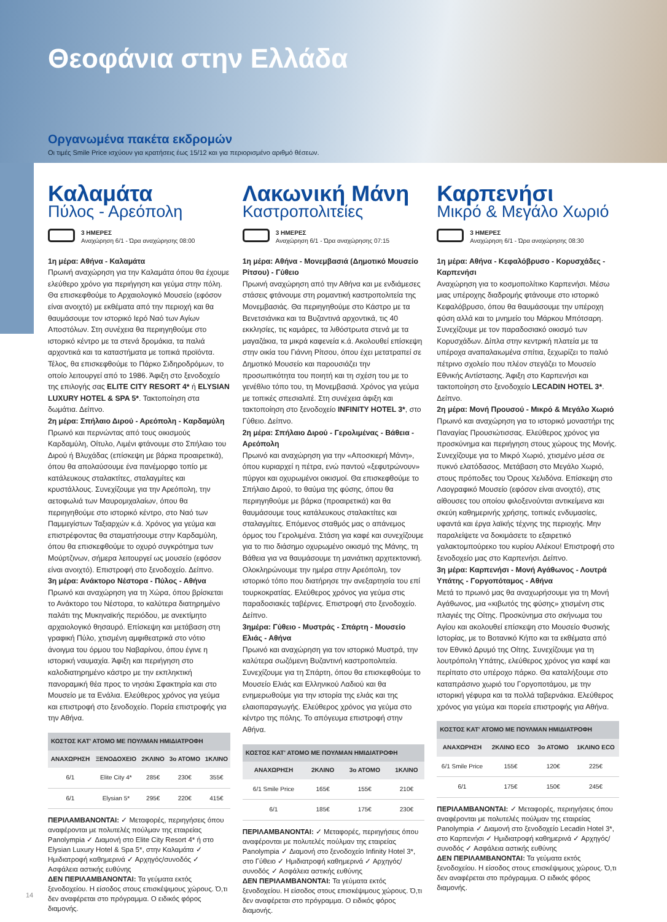Θεοφάνια στην Ελλάδα
Οργανωμένα πακέτα εκδρομών
Οι τιμές Smile Price ισχύουν για κρατήσεις έως 15/12 και για περιορισμένο αριθμό θέσεων.
Καλαμάτα
Πύλος - Αρεόπολη
3 ΗΜΕΡΕΣ
Αναχώρηση 6/1 - Ώρα αναχώρησης 08:00
1η μέρα: Αθήνα - Καλαμάτα
Πρωινή αναχώρηση για την Καλαμάτα όπου θα έχουμε ελεύθερο χρόνο για περιήγηση και γεύμα στην πόλη. Θα επισκεφθούμε το Αρχαιολογικό Μουσείο (εφόσον είναι ανοιχτό) με εκθέματα από την περιοχή και θα θαυμάσουμε τον ιστορικό Ιερό Ναό των Αγίων Αποστόλων. Στη συνέχεια θα περιηγηθούμε στο ιστορικό κέντρο με τα στενά δρομάκια, τα παλιά αρχοντικά και τα καταστήματα με τοπικά προϊόντα. Τέλος, θα επισκεφθούμε το Πάρκο Σιδηροδρόμων, το οποίο λειτουργεί από το 1986. Άφιξη στο ξενοδοχείο της επιλογής σας ELITE CITY RESORT 4* ή ELYSIAN LUXURY HOTEL & SPA 5*. Τακτοποίηση στα δωμάτια. Δείπνο.
2η μέρα: Σπήλαιο Διρού - Αρεόπολη - Καρδαμύλη
Πρωινό και περνώντας από τους οικισμούς Καρδαμύλη, Οίτυλο, Λιμένι φτάνουμε στο Σπήλαιο του Διρού ή Βλυχάδας (επίσκεψη με βάρκα προαιρετικά), όπου θα απολαύσουμε ένα πανέμορφο τοπίο με κατάλευκους σταλακτίτες, σταλαγμίτες και κρυστάλλους. Συνεχίζουμε για την Αρεόπολη, την αετοφωλιά των Μαυρομιχαλαίων, όπου θα περιηγηθούμε στο ιστορικό κέντρο, στο Ναό των Παμμεγίστων Ταξιαρχών κ.ά. Χρόνος για γεύμα και επιστρέφοντας θα σταματήσουμε στην Καρδαμύλη, όπου θα επισκεφθούμε το οχυρό συγκρότημα των Μούρτζινων, σήμερα λειτουργεί ως μουσείο (εφόσον είναι ανοιχτό). Επιστροφή στο ξενοδοχείο. Δείπνο.
3η μέρα: Ανάκτορο Νέστορα - Πύλος - Αθήνα
Πρωινό και αναχώρηση για τη Χώρα, όπου βρίσκεται το Ανάκτορο του Νέστορα, το καλύτερα διατηρημένο παλάτι της Μυκηναϊκής περιόδου, με ανεκτίμητο αρχαιολογικό θησαυρό. Επίσκεψη και μετάβαση στη γραφική Πύλο, χτισμένη αμφιθεατρικά στο νότιο άνοιγμα του όρμου του Ναβαρίνου, όπου έγινε η ιστορική ναυμαχία. Άφιξη και περιήγηση στο καλοδιατηρημένο κάστρο με την εκπληκτική πανοραμική θέα προς το νησάκι Σφακτηρία και στο Μουσείο με τα Ενάλια. Ελεύθερος χρόνος για γεύμα και επιστροφή στο ξενοδοχείο. Πορεία επιστροφής για την Αθήνα.
| ΚΟΣΤΟΣ ΚΑΤ' ΑΤΟΜΟ ΜΕ ΠΟΥΛΜΑΝ ΗΜΙΔΙΑΤΡΟΦΗ | | | | |
| --- | --- | --- | --- | --- |
| ΑΝΑΧΩΡΗΣΗ | ΞΕΝΟΔΟΧΕΙΟ | 2ΚΛΙΝΟ | 3ο ΑΤΟΜΟ | 1ΚΛΙΝΟ |
| 6/1 | Elite City 4* | 285€ | 230€ | 355€ |
| 6/1 | Elysian 5* | 295€ | 220€ | 415€ |
ΠΕΡΙΛΑΜΒΑΝΟΝΤΑΙ: ✓ Μεταφορές, περιηγήσεις όπου αναφέρονται με πολυτελές πούλμαν της εταιρείας Panolympia ✓ Διαμονή στο Elite City Resort 4* ή στο Elysian Luxury Hotel & Spa 5*, στην Καλαμάτα ✓ Ημιδιατροφή καθημερινά ✓ Αρχηγός/συνοδός ✓ Ασφάλεια αστικής ευθύνης
ΔΕΝ ΠΕΡΙΛΑΜΒΑΝΟΝΤΑΙ: Τα γεύματα εκτός ξενοδοχείου. Η είσοδος στους επισκέψιμους χώρους. Ό,τι δεν αναφέρεται στο πρόγραμμα. Ο ειδικός φόρος διαμονής.
Λακωνική Μάνη
Καστροπολιτείες
3 ΗΜΕΡΕΣ
Αναχώρηση 6/1 - Ώρα αναχώρησης 07:15
1η μέρα: Αθήνα - Μονεμβασιά (Δημοτικό Μουσείο Ρίτσου) - Γύθειο
Πρωινή αναχώρηση από την Αθήνα και με ενδιάμεσες στάσεις φτάνουμε στη ρομαντική καστροπολιτεία της Μονεμβασιάς. Θα περιηγηθούμε στο Κάστρο με τα Βενετσιάνικα και τα Βυζαντινά αρχοντικά, τις 40 εκκλησίες, τις καμάρες, τα λιθόστρωτα στενά με τα μαγαζάκια, τα μικρά καφενεία κ.ά. Ακολουθεί επίσκεψη στην οικία του Γιάννη Ρίτσου, όπου έχει μετατραπεί σε Δημοτικό Μουσείο και παρουσιάζει την προσωπικότητα του ποιητή και τη σχέση του με το γενέθλιο τόπο του, τη Μονεμβασιά. Χρόνος για γεύμα με τοπικές σπεσιαλιτέ. Στη συνέχεια άφιξη και τακτοποίηση στο ξενοδοχείο INFINITY HOTEL 3*, στο Γύθειο. Δείπνο.
2η μέρα: Σπήλαιο Διρού - Γερολιμένας - Βάθεια - Αρεόπολη
Πρωινό και αναχώρηση για την «Αποσκιερή Μάνη», όπου κυριαρχεί η πέτρα, ενώ παντού «ξεφυτρώνουν» πύργοι και οχυρωμένοι οικισμοί. Θα επισκεφθούμε το Σπήλαιο Διρού, το θαύμα της φύσης, όπου θα περιηγηθούμε με βάρκα (προαιρετικά) και θα θαυμάσουμε τους κατάλευκους σταλακτίτες και σταλαγμίτες. Επόμενος σταθμός μας ο απάνεμος όρμος του Γερολιμένα. Στάση για καφέ και συνεχίζουμε για το πιο διάσημο οχυρωμένο οικισμό της Μάνης, τη Βάθεια για να θαυμάσουμε τη μανιάτικη αρχιτεκτονική. Ολοκληρώνουμε την ημέρα στην Αρεόπολη, τον ιστορικό τόπο που διατήρησε την ανεξαρτησία του επί τουρκοκρατίας. Ελεύθερος χρόνος για γεύμα στις παραδοσιακές ταβέρνες. Επιστροφή στο ξενοδοχείο. Δείπνο.
3ημέρα: Γύθειο - Μυστράς - Σπάρτη - Μουσείο Ελιάς - Αθήνα
Πρωινό και αναχώρηση για τον ιστορικό Μυστρά, την καλύτερα σωζόμενη Βυζαντινή καστροπολιτεία. Συνεχίζουμε για τη Σπάρτη, όπου θα επισκεφθούμε το Μουσείο Ελιάς και Ελληνικού Λαδιού και θα ενημερωθούμε για την ιστορία της ελιάς και της ελαιοπαραγωγής. Ελεύθερος χρόνος για γεύμα στο κέντρο της πόλης. Το απόγευμα επιστροφή στην Αθήνα.
| ΚΟΣΤΟΣ ΚΑΤ' ΑΤΟΜΟ ΜΕ ΠΟΥΛΜΑΝ ΗΜΙΔΙΑΤΡΟΦΗ | | | |
| --- | --- | --- | --- |
| ΑΝΑΧΩΡΗΣΗ | 2ΚΛΙΝΟ | 3ο ΑΤΟΜΟ | 1ΚΛΙΝΟ |
| 6/1 Smile Price | 165€ | 155€ | 210€ |
| 6/1 | 185€ | 175€ | 230€ |
ΠΕΡΙΛΑΜΒΑΝΟΝΤΑΙ: ✓ Μεταφορές, περιηγήσεις όπου αναφέρονται με πολυτελές πούλμαν της εταιρείας Panolympia ✓ Διαμονή στο ξενοδοχείο Infinity Hotel 3*, στο Γύθειο ✓ Ημιδιατροφή καθημερινά ✓ Αρχηγός/συνοδός ✓ Ασφάλεια αστικής ευθύνης
ΔΕΝ ΠΕΡΙΛΑΜΒΑΝΟΝΤΑΙ: Τα γεύματα εκτός ξενοδοχείου. Η είσοδος στους επισκέψιμους χώρους. Ό,τι δεν αναφέρεται στο πρόγραμμα. Ο ειδικός φόρος διαμονής.
Καρπενήσι
Μικρό & Μεγάλο Χωριό
3 ΗΜΕΡΕΣ
Αναχώρηση 6/1 - Ώρα αναχώρησης 08:30
1η μέρα: Αθήνα - Κεφαλόβρυσο - Κορυσχάδες - Καρπενήσι
Αναχώρηση για το κοσμοπολίτικο Καρπενήσι. Μέσω μιας υπέροχης διαδρομής φτάνουμε στο ιστορικό Κεφαλόβρυσο, όπου θα θαυμάσουμε την υπέροχη φύση αλλά και το μνημείο του Μάρκου Μπότσαρη. Συνεχίζουμε με τον παραδοσιακό οικισμό των Κορυσχάδων. Δίπλα στην κεντρική πλατεία με τα υπέροχα αναπαλαιωμένα σπίτια, ξεχωρίζει το παλιό πέτρινο σχολείο που πλέον στεγάζει το Μουσείο Εθνικής Αντίστασης. Άφιξη στο Καρπενήσι και τακτοποίηση στο ξενοδοχείο LECADIN HOTEL 3*. Δείπνο.
2η μέρα: Μονή Προυσού - Μικρό & Μεγάλο Χωριό
Πρωινό και αναχώρηση για το ιστορικό μοναστήρι της Παναγίας Προυσιώτισσας. Ελεύθερος χρόνος για προσκύνημα και περιήγηση στους χώρους της Μονής. Συνεχίζουμε για το Μικρό Χωριό, χτισμένο μέσα σε πυκνό ελατόδασος. Μετάβαση στο Μεγάλο Χωριό, στους πρόποδες του Όρους Χελιδόνα. Επίσκεψη στο Λαογραφικό Μουσείο (εφόσον είναι ανοιχτό), στις αίθουσες του οποίου φιλοξενούνται αντικείμενα και σκεύη καθημερινής χρήσης, τοπικές ενδυμασίες, υφαντά και έργα λαϊκής τέχνης της περιοχής. Μην παραλείψετε να δοκιμάσετε το εξαιρετικό γαλακτομπούρεκο του κυρίου Αλέκου! Επιστροφή στο ξενοδοχείο μας στο Καρπενήσι. Δείπνο.
3η μέρα: Καρπενήσι - Μονή Αγάθωνος - Λουτρά Υπάτης - Γοργοπόταμος - Αθήνα
Μετά το πρωινό μας θα αναχωρήσουμε για τη Μονή Αγάθωνος, μια «κιβωτός της φύσης» χτισμένη στις πλαγιές της Οίτης. Προσκύνημα στο σκήνωμα του Αγίου και ακολουθεί επίσκεψη στο Μουσείο Φυσικής Ιστορίας, με το Βοτανικό Κήπο και τα εκθέματα από τον Εθνικό Δρυμό της Οίτης. Συνεχίζουμε για τη λουτρόπολη Υπάτης, ελεύθερος χρόνος για καφέ και περίπατο στο υπέροχο πάρκο. Θα καταλήξουμε στο καταπράσινο χωριό του Γοργοποτάμου, με την ιστορική γέφυρα και τα πολλά ταβερνάκια. Ελεύθερος χρόνος για γεύμα και πορεία επιστροφής για Αθήνα.
| ΚΟΣΤΟΣ ΚΑΤ' ΑΤΟΜΟ ΜΕ ΠΟΥΛΜΑΝ ΗΜΙΔΙΑΤΡΟΦΗ | | | |
| --- | --- | --- | --- |
| ΑΝΑΧΩΡΗΣΗ | 2ΚΛΙΝΟ ECO | 3ο ΑΤΟΜΟ | 1ΚΛΙΝΟ ECO |
| 6/1 Smile Price | 155€ | 120€ | 225€ |
| 6/1 | 175€ | 150€ | 245€ |
ΠΕΡΙΛΑΜΒΑΝΟΝΤΑΙ: ✓ Μεταφορές, περιηγήσεις όπου αναφέρονται με πολυτελές πούλμαν της εταιρείας Panolympia ✓ Διαμονή στο ξενοδοχείο Lecadin Hotel 3*, στο Καρπενήσι ✓ Ημιδιατροφή καθημερινά ✓ Αρχηγός/συνοδός ✓ Ασφάλεια αστικής ευθύνης
ΔΕΝ ΠΕΡΙΛΑΜΒΑΝΟΝΤΑΙ: Τα γεύματα εκτός ξενοδοχείου. Η είσοδος στους επισκέψιμους χώρους. Ό,τι δεν αναφέρεται στο πρόγραμμα. Ο ειδικός φόρος διαμονής.
14